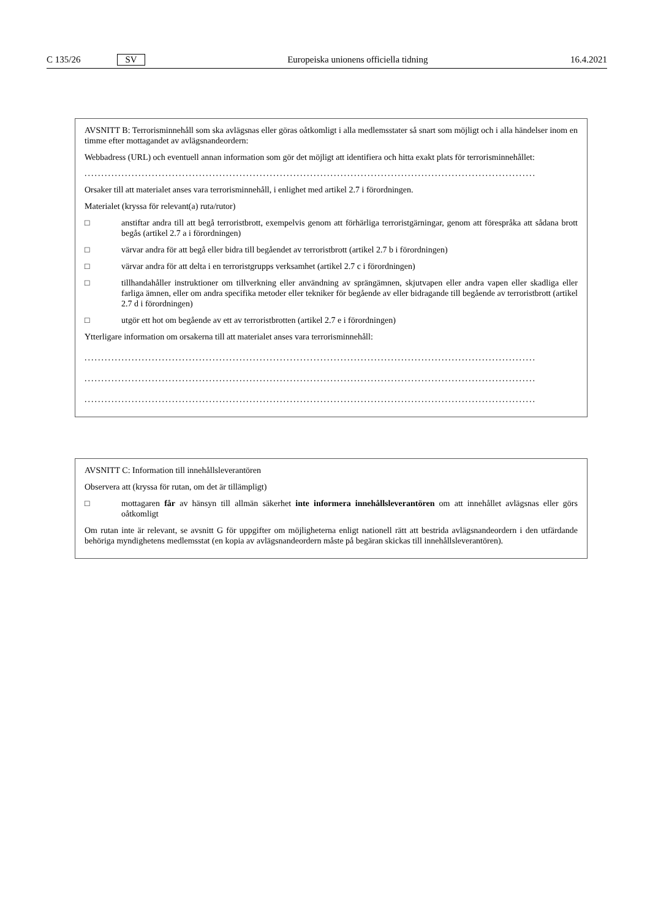C 135/26 SV Europeiska unionens officiella tidning 16.4.2021
AVSNITT B: Terrorisminnehåll som ska avlägsnas eller göras oåtkomligt i alla medlemsstater så snart som möjligt och i alla händelser inom en timme efter mottagandet av avlägsnandeordern:
Webbadress (URL) och eventuell annan information som gör det möjligt att identifiera och hitta exakt plats för terrorisminnehållet:
......................................................................................................................................
Orsaker till att materialet anses vara terrorisminnehåll, i enlighet med artikel 2.7 i förordningen.
Materialet (kryssa för relevant(a) ruta/rutor)
□ anstiftar andra till att begå terroristbrott, exempelvis genom att förhärliga terroristgärningar, genom att förespråka att sådana brott begås (artikel 2.7 a i förordningen)
□ värvar andra för att begå eller bidra till begåendet av terroristbrott (artikel 2.7 b i förordningen)
□ värvar andra för att delta i en terroristgrupps verksamhet (artikel 2.7 c i förordningen)
□ tillhandahåller instruktioner om tillverkning eller användning av sprängämnen, skjutvapen eller andra vapen eller skadliga eller farliga ämnen, eller om andra specifika metoder eller tekniker för begående av eller bidragande till begående av terroristbrott (artikel 2.7 d i förordningen)
□ utgör ett hot om begående av ett av terroristbrotten (artikel 2.7 e i förordningen)
Ytterligare information om orsakerna till att materialet anses vara terrorisminnehåll:
......................................................................................................................................
......................................................................................................................................
......................................................................................................................................
AVSNITT C: Information till innehållsleverantören
Observera att (kryssa för rutan, om det är tillämpligt)
□ mottagaren får av hänsyn till allmän säkerhet inte informera innehållsleverantören om att innehållet avlägsnas eller görs oåtkomligt
Om rutan inte är relevant, se avsnitt G för uppgifter om möjligheterna enligt nationell rätt att bestrida avlägsnandeordern i den utfärdande behöriga myndighetens medlemsstat (en kopia av avlägsnandeordern måste på begäran skickas till innehållsleverantören).